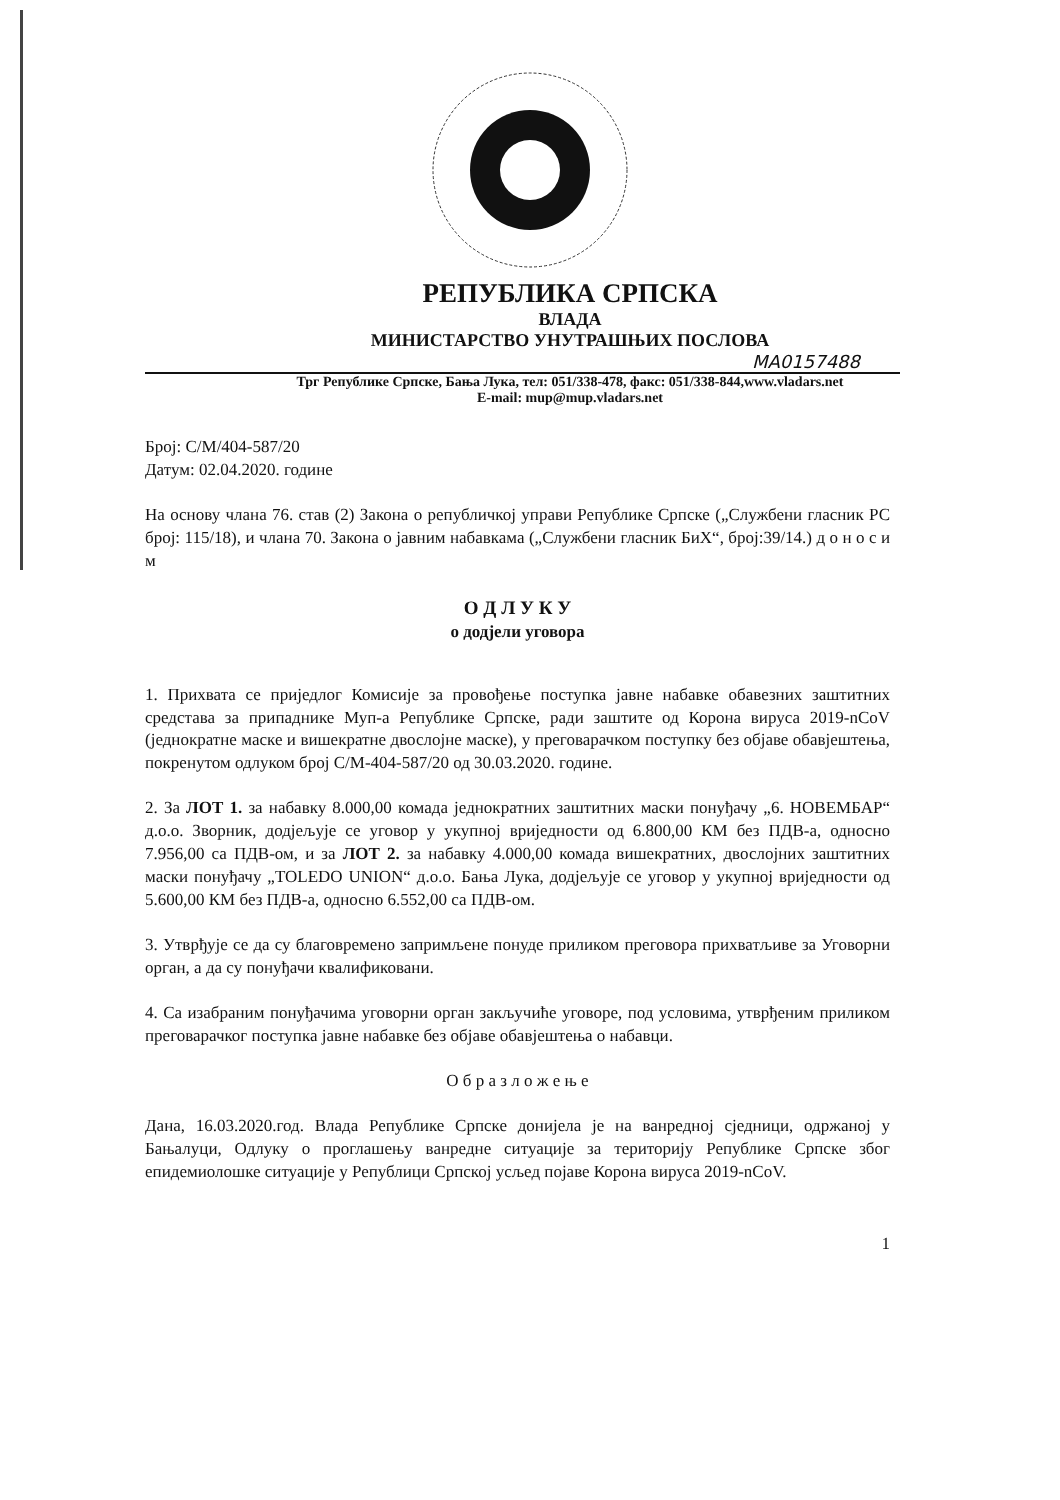РЕПУБЛИКА СРПСКА
ВЛАДА
МИНИСТАРСТВО УНУТРАШЊИХ ПОСЛОВА
MA0157488
Трг Републике Српске, Бања Лука, тел: 051/338-478, факс: 051/338-844,www.vladars.net
E-mail: mup@mup.vladars.net
Број: С/М/404-587/20
Датум: 02.04.2020. године
На основу члана 76. став (2) Закона о републичкој управи Републике Српске („Службени гласник РС број: 115/18), и члана 70. Закона о јавним набавкама („Службени гласник БиХ“, број:39/14.) д о н о с и м
О Д Л У К У
о додјели уговора
1. Прихвата се приједлог Комисије за провођење поступка јавне набавке обавезних заштитних средстава за припаднике Муп-а Републике Српске, ради заштите од Корона вируса 2019-nCoV (једнократне маске и вишекратне двослојне маске), у преговарачком поступку без објаве обавјештења, покренутом одлуком број С/М-404-587/20 од 30.03.2020. године.
2. За ЛОТ 1. за набавку 8.000,00 комада једнократних заштитних маски понуђачу „6. НОВЕМБАР“ д.о.о. Зворник, додјељује се уговор у укупној вриједности од 6.800,00 КМ без ПДВ-а, односно 7.956,00 са ПДВ-ом, и за ЛОТ 2. за набавку 4.000,00 комада вишекратних, двослојних заштитних маски понуђачу „TOLEDO UNION“ д.о.о. Бања Лука, додјељује се уговор у укупној вриједности од 5.600,00 КМ без ПДВ-а, односно 6.552,00 са ПДВ-ом.
3. Утврђује се да су благовремено запримљене понуде приликом преговора прихватљиве за Уговорни орган, а да су понуђачи квалификовани.
4. Са изабраним понуђачима уговорни орган закључиће уговоре, под условима, утврђеним приликом преговарачког поступка јавне набавке без објаве обавјештења о набавци.
О б р а з л о ж е њ е
Дана, 16.03.2020.год. Влада Републике Српске донијела је на ванредној сједници, одржаној у Бањалуци, Одлуку о проглашењу ванредне ситуације за територију Републике Српске због епидемиолошке ситуације у Републици Српској усљед појаве Корона вируса 2019-nCoV.
1